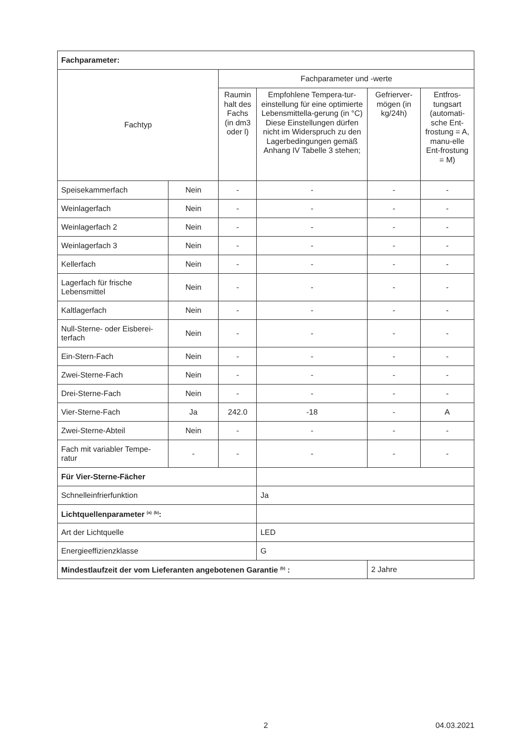| Fachparameter: | | | | | |
| Fachtyp | | Fachparameter und -werte | | | |
| | | Raumin halt des Fachs (in dm3 oder l) | Empfohlene Tempera-tur-einstellung für eine optimierte Lebensmittella-gerung (in °C) Diese Einstellungen dürfen nicht im Widerspruch zu den Lagerbedingungen gemäß Anhang IV Tabelle 3 stehen; | Gefrierver-mögen (in kg/24h) | Entfros-tungsart (automati-sche Ent-frostung = A, manu-elle Ent-frostung = M) |
| Speisekammerfach | Nein | - | - | - | - |
| Weinlagerfach | Nein | - | - | - | - |
| Weinlagerfach 2 | Nein | - | - | - | - |
| Weinlagerfach 3 | Nein | - | - | - | - |
| Kellerfach | Nein | - | - | - | - |
| Lagerfach für frische Lebensmittel | Nein | - | - | - | - |
| Kaltlagerfach | Nein | - | - | - | - |
| Null-Sterne- oder Eisberei-terfach | Nein | - | - | - | - |
| Ein-Stern-Fach | Nein | - | - | - | - |
| Zwei-Sterne-Fach | Nein | - | - | - | - |
| Drei-Sterne-Fach | Nein | - | - | - | - |
| Vier-Sterne-Fach | Ja | 242.0 | -18 | - | A |
| Zwei-Sterne-Abteil | Nein | - | - | - | - |
| Fach mit variabler Tempe-ratur | - | - | - | - | - |
| Für Vier-Sterne-Fächer | | | | | |
| Schnelleinfrierfunktion | | | Ja | | |
| Lichtquellenparameter <sup>(a)</sup> <sup>(b)</sup>: | | | | | |
| Art der Lichtquelle | | | LED | | |
| Energieeffizienzklasse | | | G | | |
| Mindestlaufzeit der vom Lieferanten angebotenen Garantie <sup>(b)</sup> : | | | | 2 Jahre | |
2 04.03.2021